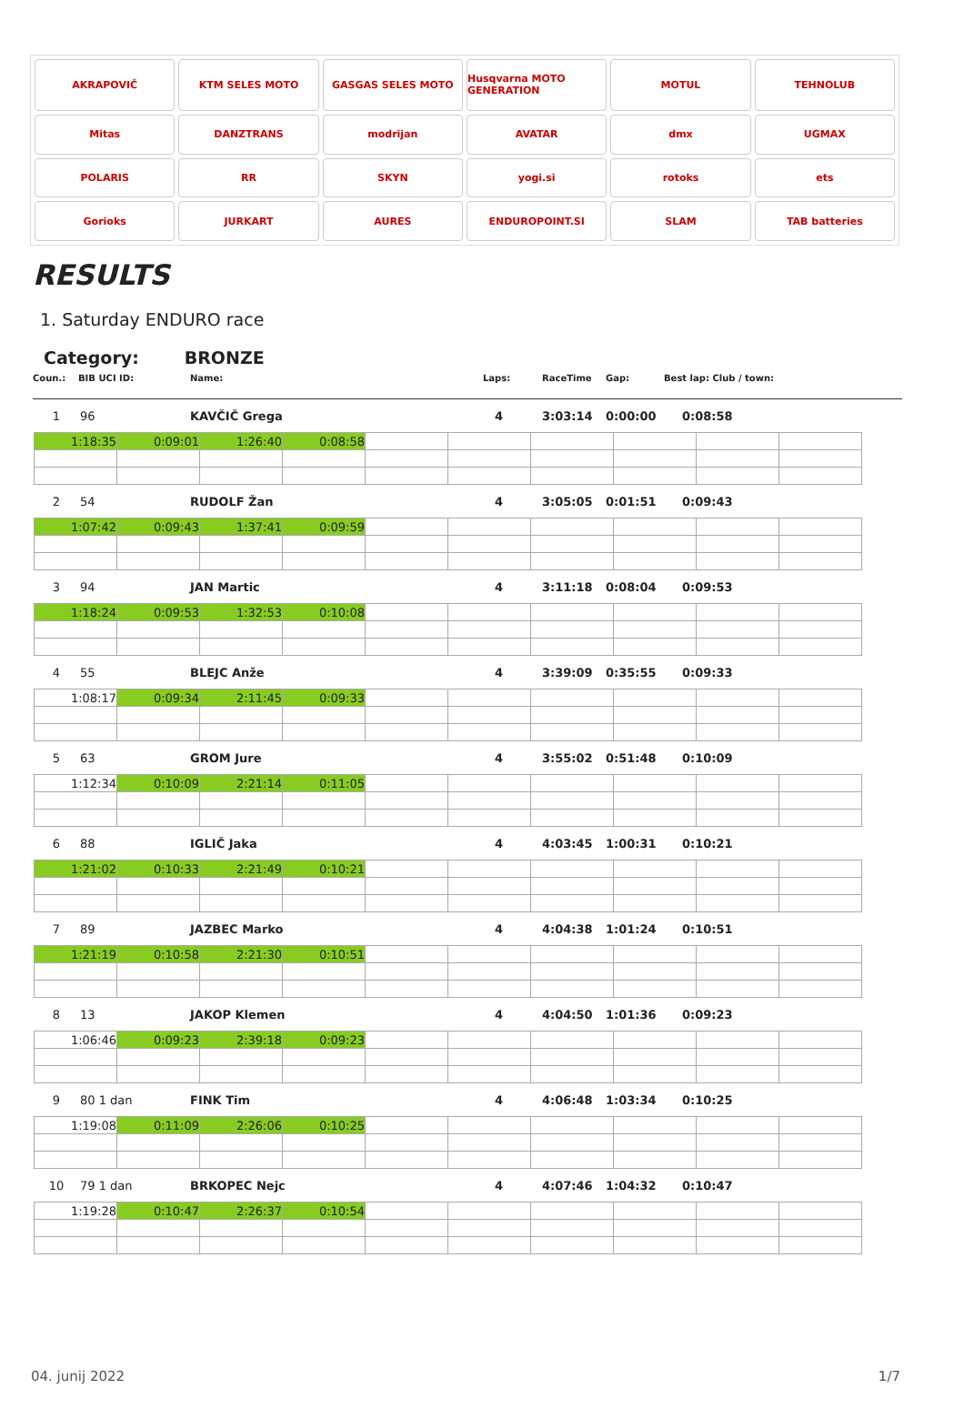AKRAPOVIČ
KTM SELES MOTO
GASGAS SELES MOTO
Husqvarna MOTO GENERATION
MOTUL
TEHNOLUB
Mitas
DANZTRANS
modrijan
AVATAR
dmx
UGMAX
POLARIS
RR
SKYN
yogi.si
rotoks
ets
Gorioks
JURKART
AURES
ENDUROPOINT.SI
SLAM
TAB batteries
RESULTS
1. Saturday ENDURO race
Category: BRONZE
Coun.: BIB UCI ID: Name: Laps: RaceTime Gap: Best lap: Club / town:
1 96 KAVČIČ Grega 4 3:03:14 0:00:00 0:08:58
| 1:18:35 | 0:09:01 | 1:26:40 | 0:08:58 | | | | | | |
2 54 RUDOLF Žan 4 3:05:05 0:01:51 0:09:43
| 1:07:42 | 0:09:43 | 1:37:41 | 0:09:59 | | | | | | |
3 94 JAN Martic 4 3:11:18 0:08:04 0:09:53
| 1:18:24 | 0:09:53 | 1:32:53 | 0:10:08 | | | | | | |
4 55 BLEJC Anže 4 3:39:09 0:35:55 0:09:33
| 1:08:17 | 0:09:34 | 2:11:45 | 0:09:33 | | | | | | |
5 63 GROM Jure 4 3:55:02 0:51:48 0:10:09
| 1:12:34 | 0:10:09 | 2:21:14 | 0:11:05 | | | | | | |
6 88 IGLIČ Jaka 4 4:03:45 1:00:31 0:10:21
| 1:21:02 | 0:10:33 | 2:21:49 | 0:10:21 | | | | | | |
7 89 JAZBEC Marko 4 4:04:38 1:01:24 0:10:51
| 1:21:19 | 0:10:58 | 2:21:30 | 0:10:51 | | | | | | |
8 13 JAKOP Klemen 4 4:04:50 1:01:36 0:09:23
| 1:06:46 | 0:09:23 | 2:39:18 | 0:09:23 | | | | | | |
9 80 1 dan FINK Tim 4 4:06:48 1:03:34 0:10:25
| 1:19:08 | 0:11:09 | 2:26:06 | 0:10:25 | | | | | | |
10 79 1 dan BRKOPEC Nejc 4 4:07:46 1:04:32 0:10:47
| 1:19:28 | 0:10:47 | 2:26:37 | 0:10:54 | | | | | | |
04. junij 2022 1/7